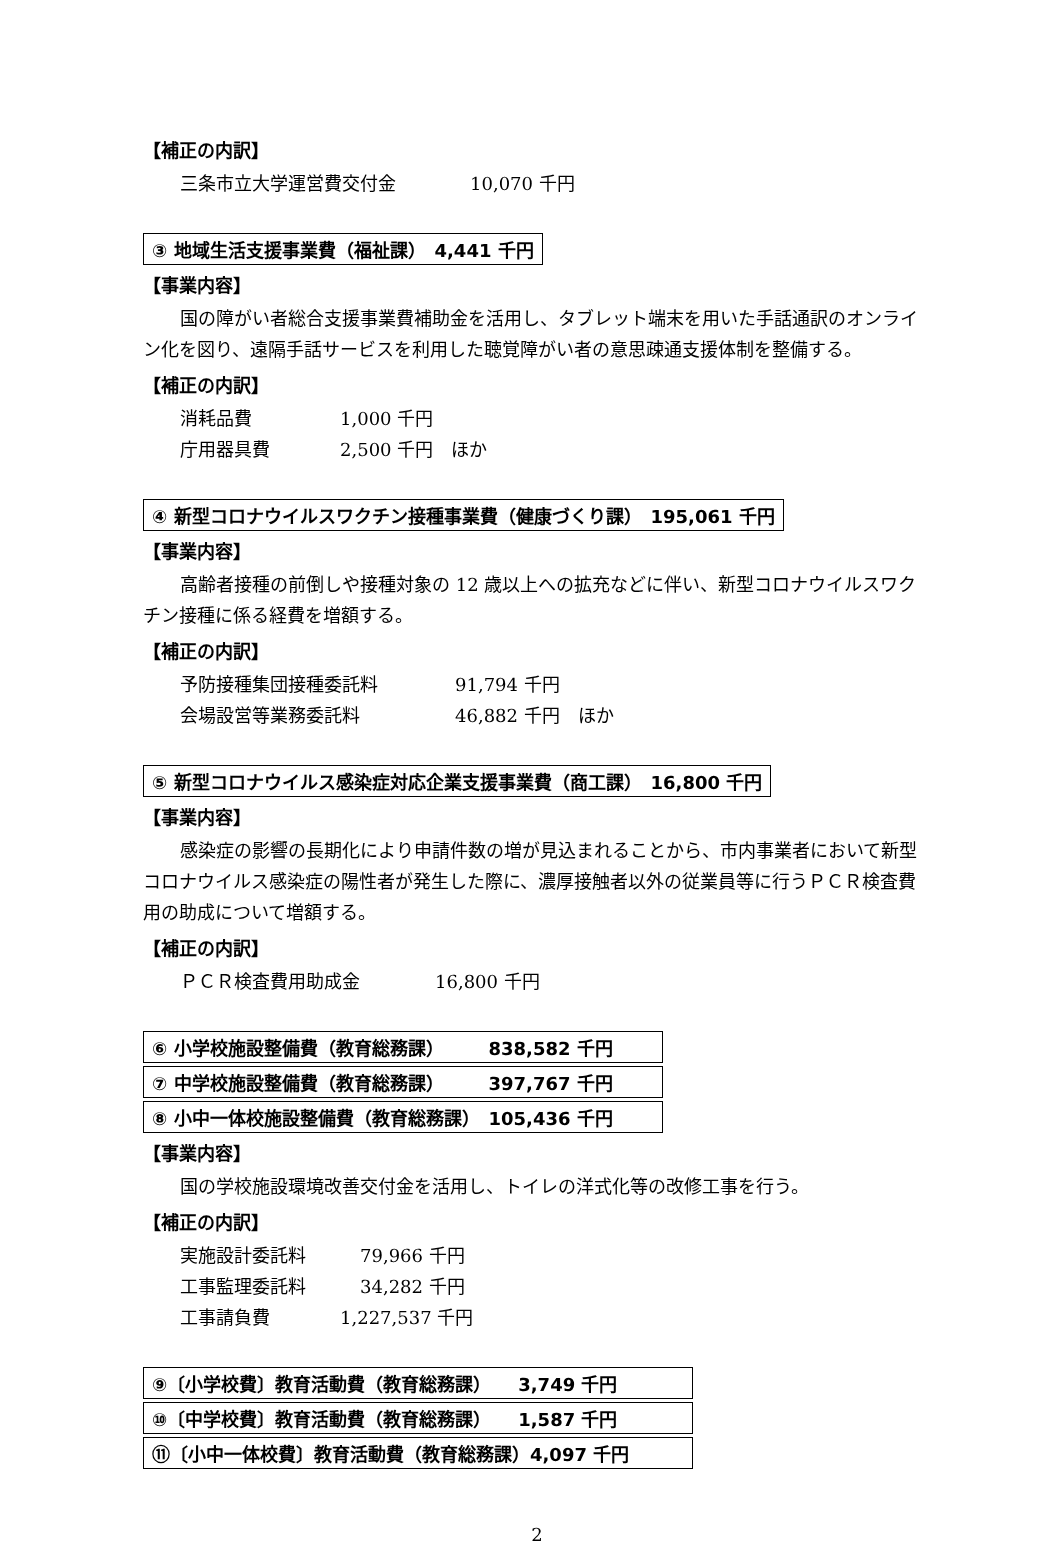【補正の内訳】
三条市立大学運営費交付金 10,070 千円
③ 地域生活支援事業費（福祉課）　4,441 千円
【事業内容】
国の障がい者総合支援事業費補助金を活用し、タブレット端末を用いた手話通訳のオンライン化を図り、遠隔手話サービスを利用した聴覚障がい者の意思疎通支援体制を整備する。
【補正の内訳】
消耗品費 1,000 千円
庁用器具費 2,500 千円　ほか
④ 新型コロナウイルスワクチン接種事業費（健康づくり課）　195,061 千円
【事業内容】
高齢者接種の前倒しや接種対象の 12 歳以上への拡充などに伴い、新型コロナウイルスワクチン接種に係る経費を増額する。
【補正の内訳】
予防接種集団接種委託料 91,794 千円
会場設営等業務委託料 46,882 千円　ほか
⑤ 新型コロナウイルス感染症対応企業支援事業費（商工課）　16,800 千円
【事業内容】
感染症の影響の長期化により申請件数の増が見込まれることから、市内事業者において新型コロナウイルス感染症の陽性者が発生した際に、濃厚接触者以外の従業員等に行うＰＣＲ検査費用の助成について増額する。
【補正の内訳】
ＰＣＲ検査費用助成金 16,800 千円
⑥ 小学校施設整備費（教育総務課）　　　838,582 千円
⑦ 中学校施設整備費（教育総務課）　　　397,767 千円
⑧ 小中一体校施設整備費（教育総務課）　105,436 千円
【事業内容】
国の学校施設環境改善交付金を活用し、トイレの洋式化等の改修工事を行う。
【補正の内訳】
実施設計委託料 79,966 千円
工事監理委託料 34,282 千円
工事請負費 1,227,537 千円
⑨〔小学校費〕教育活動費（教育総務課）　　3,749 千円
⑩〔中学校費〕教育活動費（教育総務課）　　1,587 千円
⑪〔小中一体校費〕教育活動費（教育総務課）4,097 千円
2